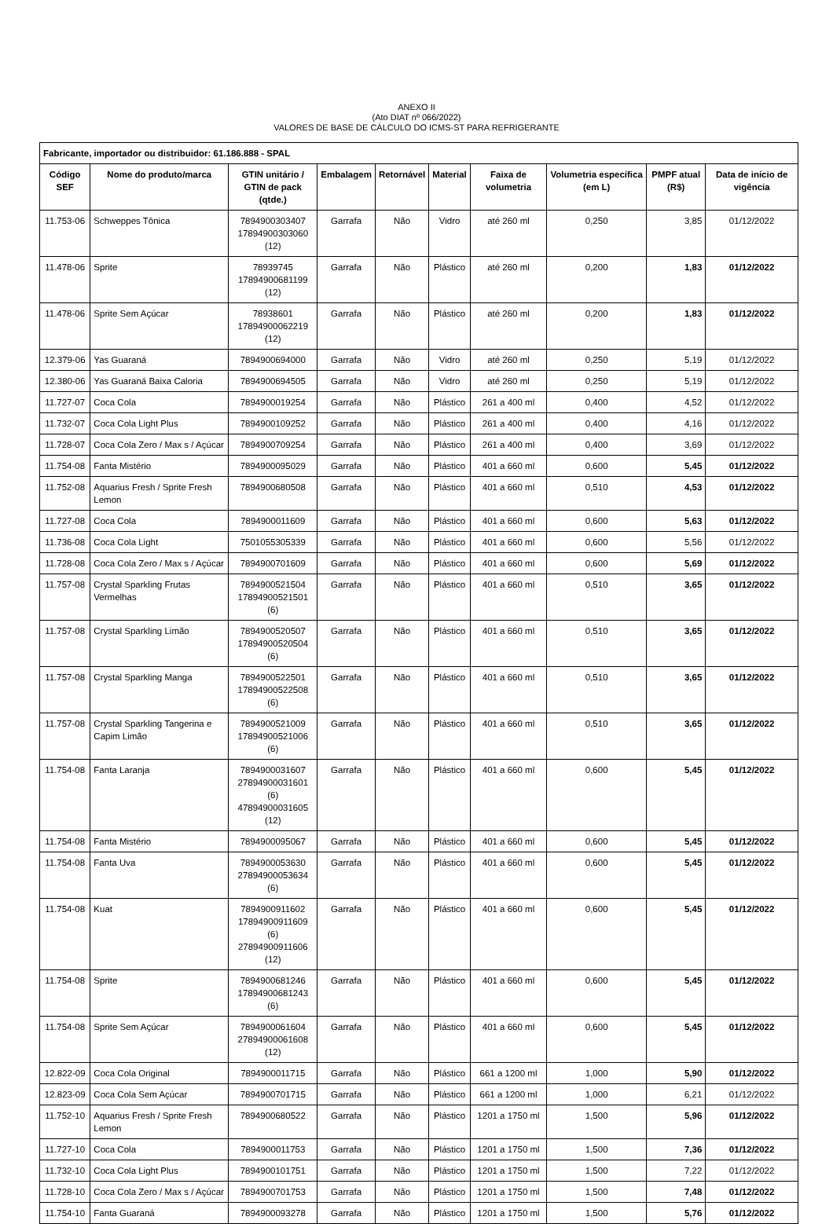ANEXO II
(Ato DIAT nº 066/2022)
VALORES DE BASE DE CÁLCULO DO ICMS-ST PARA REFRIGERANTE
| Fabricante, importador ou distribuidor: 61.186.888 - SPAL | | | | | | | | | |
| --- | --- | --- | --- | --- | --- | --- | --- | --- | --- |
| Código SEF | Nome do produto/marca | GTIN unitário / GTIN de pack (qtde.) | Embalagem | Retornável | Material | Faixa de volumetria | Volumetria específica (em L) | PMPF atual (R$) | Data de início de vigência |
| 11.753-06 | Schweppes Tônica | 7894900303407 17894900303060 (12) | Garrafa | Não | Vidro | até 260 ml | 0,250 | 3,85 | 01/12/2022 |
| 11.478-06 | Sprite | 78939745 17894900681199 (12) | Garrafa | Não | Plástico | até 260 ml | 0,200 | 1,83 | 01/12/2022 |
| 11.478-06 | Sprite Sem Açúcar | 78938601 17894900062219 (12) | Garrafa | Não | Plástico | até 260 ml | 0,200 | 1,83 | 01/12/2022 |
| 12.379-06 | Yas Guaraná | 7894900694000 | Garrafa | Não | Vidro | até 260 ml | 0,250 | 5,19 | 01/12/2022 |
| 12.380-06 | Yas Guaraná Baixa Caloria | 7894900694505 | Garrafa | Não | Vidro | até 260 ml | 0,250 | 5,19 | 01/12/2022 |
| 11.727-07 | Coca Cola | 7894900019254 | Garrafa | Não | Plástico | 261 a 400 ml | 0,400 | 4,52 | 01/12/2022 |
| 11.732-07 | Coca Cola Light Plus | 7894900109252 | Garrafa | Não | Plástico | 261 a 400 ml | 0,400 | 4,16 | 01/12/2022 |
| 11.728-07 | Coca Cola Zero / Max s / Açúcar | 7894900709254 | Garrafa | Não | Plástico | 261 a 400 ml | 0,400 | 3,69 | 01/12/2022 |
| 11.754-08 | Fanta Mistério | 7894900095029 | Garrafa | Não | Plástico | 401 a 660 ml | 0,600 | 5,45 | 01/12/2022 |
| 11.752-08 | Aquarius Fresh / Sprite Fresh Lemon | 7894900680508 | Garrafa | Não | Plástico | 401 a 660 ml | 0,510 | 4,53 | 01/12/2022 |
| 11.727-08 | Coca Cola | 7894900011609 | Garrafa | Não | Plástico | 401 a 660 ml | 0,600 | 5,63 | 01/12/2022 |
| 11.736-08 | Coca Cola Light | 7501055305339 | Garrafa | Não | Plástico | 401 a 660 ml | 0,600 | 5,56 | 01/12/2022 |
| 11.728-08 | Coca Cola Zero / Max s / Açúcar | 7894900701609 | Garrafa | Não | Plástico | 401 a 660 ml | 0,600 | 5,69 | 01/12/2022 |
| 11.757-08 | Crystal Sparkling Frutas Vermelhas | 7894900521504 17894900521501 (6) | Garrafa | Não | Plástico | 401 a 660 ml | 0,510 | 3,65 | 01/12/2022 |
| 11.757-08 | Crystal Sparkling Limão | 7894900520507 17894900520504 (6) | Garrafa | Não | Plástico | 401 a 660 ml | 0,510 | 3,65 | 01/12/2022 |
| 11.757-08 | Crystal Sparkling Manga | 7894900522501 17894900522508 (6) | Garrafa | Não | Plástico | 401 a 660 ml | 0,510 | 3,65 | 01/12/2022 |
| 11.757-08 | Crystal Sparkling Tangerina e Capim Limão | 7894900521009 17894900521006 (6) | Garrafa | Não | Plástico | 401 a 660 ml | 0,510 | 3,65 | 01/12/2022 |
| 11.754-08 | Fanta Laranja | 7894900031607 27894900031601 (6) 47894900031605 (12) | Garrafa | Não | Plástico | 401 a 660 ml | 0,600 | 5,45 | 01/12/2022 |
| 11.754-08 | Fanta Mistério | 7894900095067 | Garrafa | Não | Plástico | 401 a 660 ml | 0,600 | 5,45 | 01/12/2022 |
| 11.754-08 | Fanta Uva | 7894900053630 27894900053634 (6) | Garrafa | Não | Plástico | 401 a 660 ml | 0,600 | 5,45 | 01/12/2022 |
| 11.754-08 | Kuat | 7894900911602 17894900911609 (6) 27894900911606 (12) | Garrafa | Não | Plástico | 401 a 660 ml | 0,600 | 5,45 | 01/12/2022 |
| 11.754-08 | Sprite | 7894900681246 17894900681243 (6) | Garrafa | Não | Plástico | 401 a 660 ml | 0,600 | 5,45 | 01/12/2022 |
| 11.754-08 | Sprite Sem Açúcar | 7894900061604 27894900061608 (12) | Garrafa | Não | Plástico | 401 a 660 ml | 0,600 | 5,45 | 01/12/2022 |
| 12.822-09 | Coca Cola Original | 7894900011715 | Garrafa | Não | Plástico | 661 a 1200 ml | 1,000 | 5,90 | 01/12/2022 |
| 12.823-09 | Coca Cola Sem Açúcar | 7894900701715 | Garrafa | Não | Plástico | 661 a 1200 ml | 1,000 | 6,21 | 01/12/2022 |
| 11.752-10 | Aquarius Fresh / Sprite Fresh Lemon | 7894900680522 | Garrafa | Não | Plástico | 1201 a 1750 ml | 1,500 | 5,96 | 01/12/2022 |
| 11.727-10 | Coca Cola | 7894900011753 | Garrafa | Não | Plástico | 1201 a 1750 ml | 1,500 | 7,36 | 01/12/2022 |
| 11.732-10 | Coca Cola Light Plus | 7894900101751 | Garrafa | Não | Plástico | 1201 a 1750 ml | 1,500 | 7,22 | 01/12/2022 |
| 11.728-10 | Coca Cola Zero / Max s / Açúcar | 7894900701753 | Garrafa | Não | Plástico | 1201 a 1750 ml | 1,500 | 7,48 | 01/12/2022 |
| 11.754-10 | Fanta Guaraná | 7894900093278 | Garrafa | Não | Plástico | 1201 a 1750 ml | 1,500 | 5,76 | 01/12/2022 |